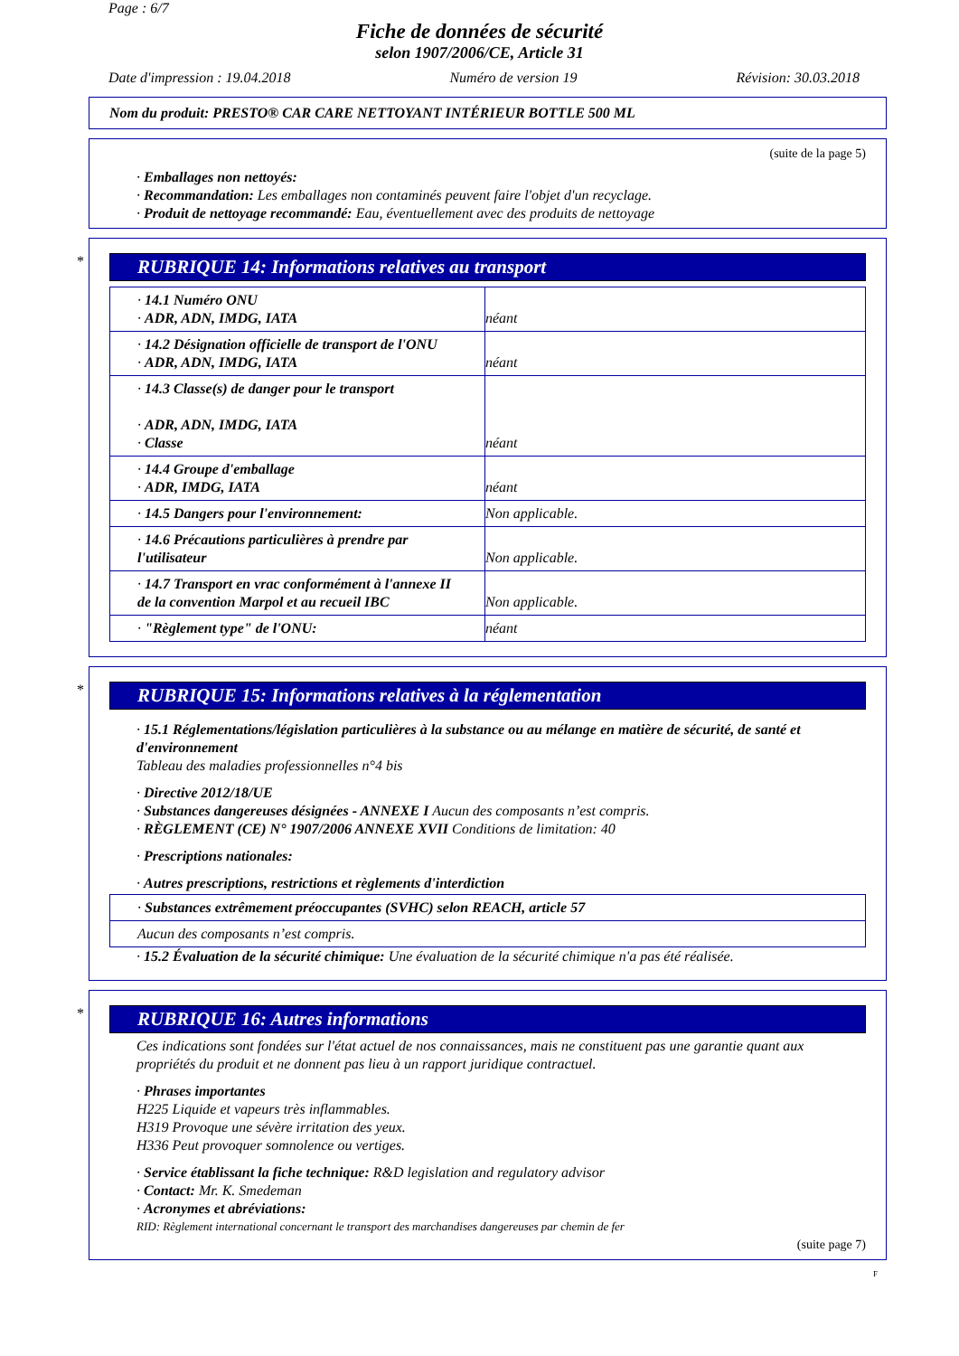Page : 6/7
Fiche de données de sécurité
selon 1907/2006/CE, Article 31
Date d'impression : 19.04.2018 Numéro de version 19 Révision: 30.03.2018
Nom du produit: PRESTO® CAR CARE NETTOYANT INTÉRIEUR BOTTLE 500 ML
(suite de la page 5)
· Emballages non nettoyés:
· Recommandation: Les emballages non contaminés peuvent faire l'objet d'un recyclage.
· Produit de nettoyage recommandé: Eau, éventuellement avec des produits de nettoyage
*
RUBRIQUE 14: Informations relatives au transport
| · 14.1 Numéro ONU · ADR, ADN, IMDG, IATA | néant |
| · 14.2 Désignation officielle de transport de l'ONU · ADR, ADN, IMDG, IATA | néant |
| · 14.3 Classe(s) de danger pour le transport · ADR, ADN, IMDG, IATA · Classe | néant |
| · 14.4 Groupe d'emballage · ADR, IMDG, IATA | néant |
| · 14.5 Dangers pour l'environnement: | Non applicable. |
| · 14.6 Précautions particulières à prendre par l'utilisateur | Non applicable. |
| · 14.7 Transport en vrac conformément à l'annexe II de la convention Marpol et au recueil IBC | Non applicable. |
| · "Règlement type" de l'ONU: | néant |
*
RUBRIQUE 15: Informations relatives à la réglementation
· 15.1 Réglementations/législation particulières à la substance ou au mélange en matière de sécurité, de santé et d'environnement
Tableau des maladies professionnelles n°4 bis
· Directive 2012/18/UE
· Substances dangereuses désignées - ANNEXE I Aucun des composants n’est compris.
· RÈGLEMENT (CE) N° 1907/2006 ANNEXE XVII Conditions de limitation: 40
· Prescriptions nationales:
· Autres prescriptions, restrictions et règlements d'interdiction
| · Substances extrêmement préoccupantes (SVHC) selon REACH, article 57 |
| Aucun des composants n’est compris. |
· 15.2 Évaluation de la sécurité chimique: Une évaluation de la sécurité chimique n'a pas été réalisée.
*
RUBRIQUE 16: Autres informations
Ces indications sont fondées sur l'état actuel de nos connaissances, mais ne constituent pas une garantie quant aux propriétés du produit et ne donnent pas lieu à un rapport juridique contractuel.
· Phrases importantes
H225 Liquide et vapeurs très inflammables.
H319 Provoque une sévère irritation des yeux.
H336 Peut provoquer somnolence ou vertiges.
· Service établissant la fiche technique: R&D legislation and regulatory advisor
· Contact: Mr. K. Smedeman
· Acronymes et abréviations:
RID: Règlement international concernant le transport des marchandises dangereuses par chemin de fer
(suite page 7)
F